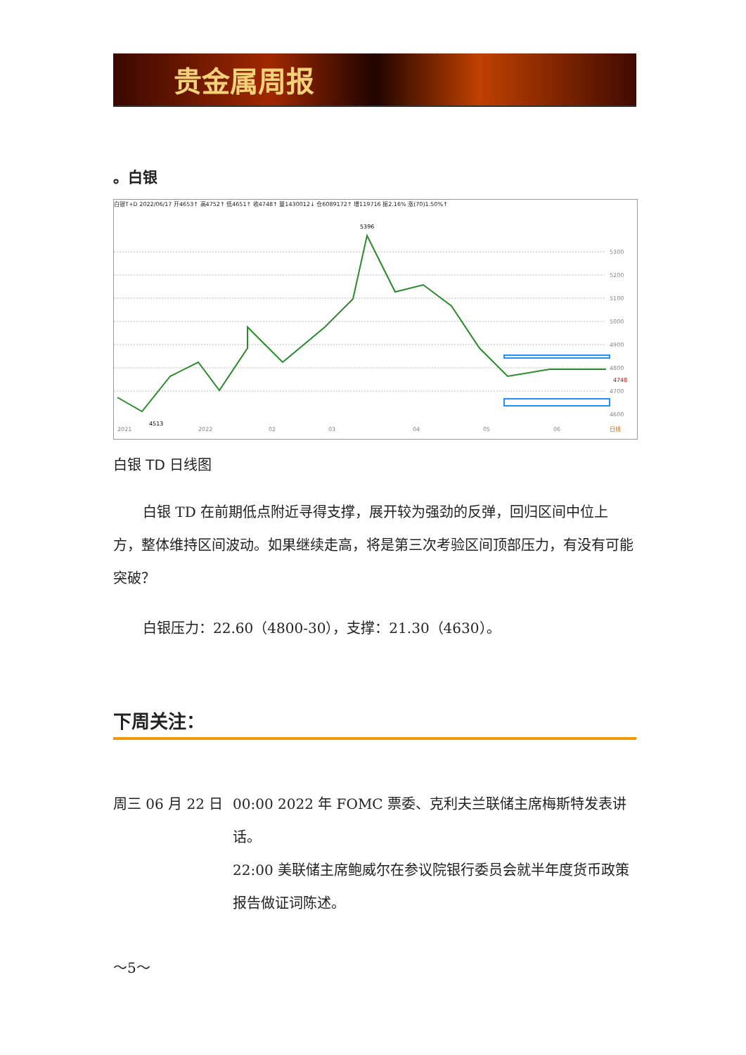贵金属周报
。白银
白银T+D 2022/06/17 开4653↑ 高4752↑ 低4651↑ 收4748↑ 量1430012↓ 仓6089172↑ 增119716 振2.16% 涨(70)1.50%↑
5300
5200
5100
5000
4900
4800
4700
4600
4748
5396
4513
2021
2022
02
03
04
05
06
日线
白银 TD 日线图
白银 TD 在前期低点附近寻得支撑，展开较为强劲的反弹，回归区间中位上方，整体维持区间波动。如果继续走高，将是第三次考验区间顶部压力，有没有可能突破？
白银压力：22.60（4800-30），支撑：21.30（4630）。
下周关注：
周三 06 月 22 日
00:00 2022 年 FOMC 票委、克利夫兰联储主席梅斯特发表讲话。
22:00 美联储主席鲍威尔在参议院银行委员会就半年度货币政策报告做证词陈述。
～5～